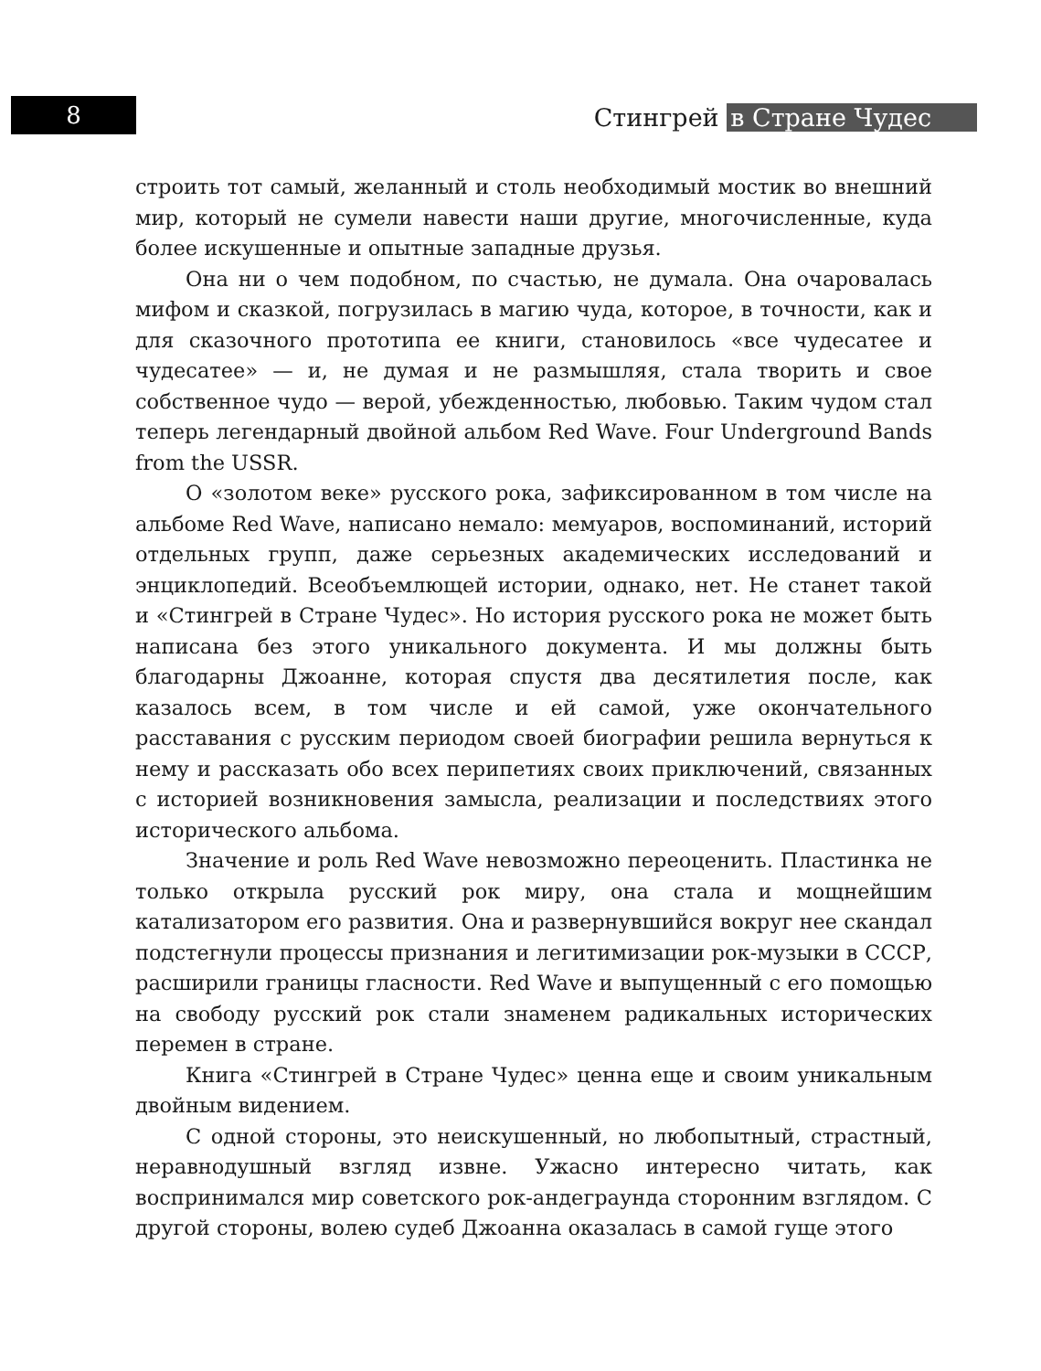8 Стингрей в Стране Чудес
строить тот самый, желанный и столь необходимый мостик во внешний мир, который не сумели навести наши другие, многочисленные, куда более искушенные и опытные западные друзья.
Она ни о чем подобном, по счастью, не думала. Она очаровалась мифом и сказкой, погрузилась в магию чуда, которое, в точности, как и для сказочного прототипа ее книги, становилось «все чудесатее и чудесатее» — и, не думая и не размышляя, стала творить и свое собственное чудо — верой, убежденностью, любовью. Таким чудом стал теперь легендарный двойной альбом Red Wave. Four Underground Bands from the USSR.
О «золотом веке» русского рока, зафиксированном в том числе на альбоме Red Wave, написано немало: мемуаров, воспоминаний, историй отдельных групп, даже серьезных академических исследований и энциклопедий. Всеобъемлющей истории, однако, нет. Не станет такой и «Стингрей в Стране Чудес». Но история русского рока не может быть написана без этого уникального документа. И мы должны быть благодарны Джоанне, которая спустя два десятилетия после, как казалось всем, в том числе и ей самой, уже окончательного расставания с русским периодом своей биографии решила вернуться к нему и рассказать обо всех перипетиях своих приключений, связанных с историей возникновения замысла, реализации и последствиях этого исторического альбома.
Значение и роль Red Wave невозможно переоценить. Пластинка не только открыла русский рок миру, она стала и мощнейшим катализатором его развития. Она и развернувшийся вокруг нее скандал подстегнули процессы признания и легитимизации рок-музыки в СССР, расширили границы гласности. Red Wave и выпущенный с его помощью на свободу русский рок стали знаменем радикальных исторических перемен в стране.
Книга «Стингрей в Стране Чудес» ценна еще и своим уникальным двойным видением.
С одной стороны, это неискушенный, но любопытный, страстный, неравнодушный взгляд извне. Ужасно интересно читать, как воспринимался мир советского рок-андеграунда сторонним взглядом. С другой стороны, волею судеб Джоанна оказалась в самой гуще этого